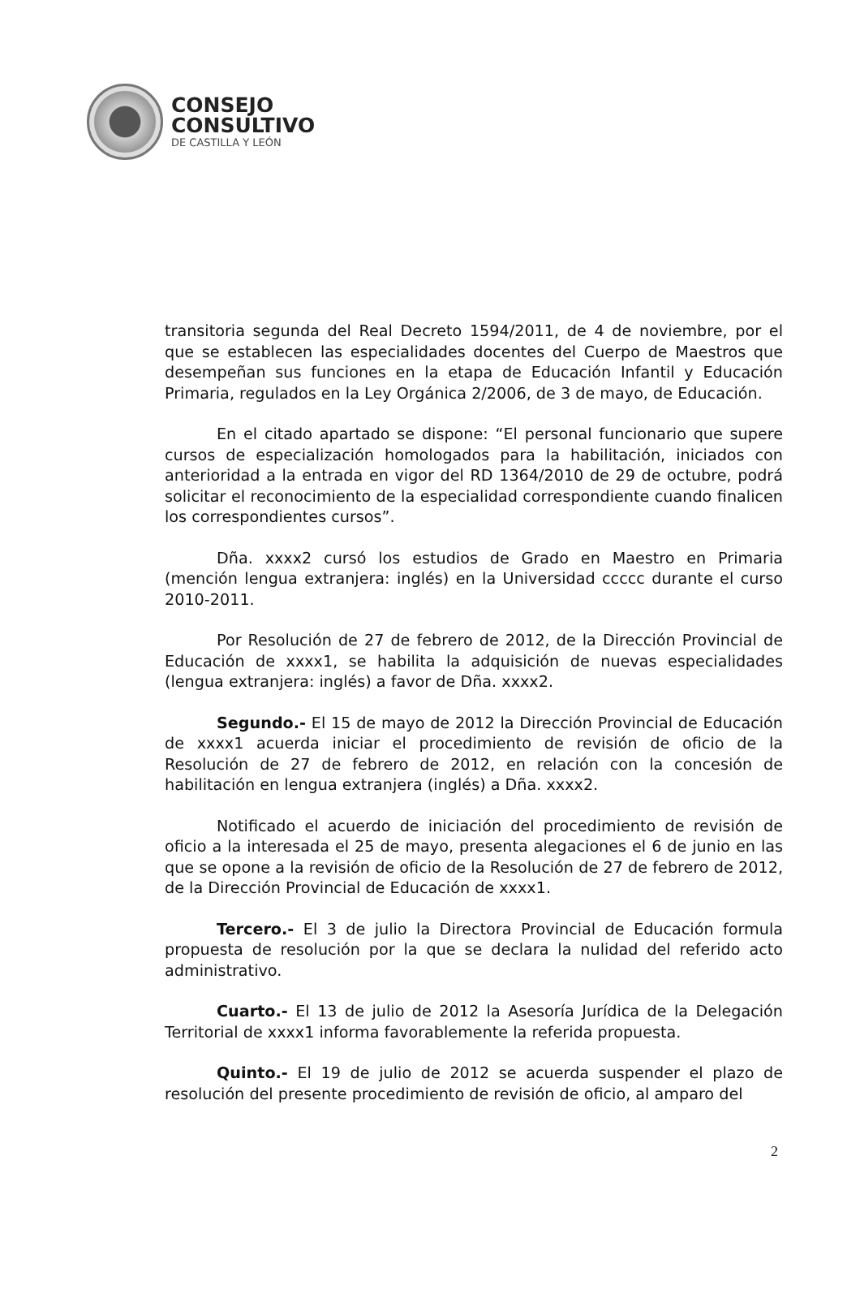CONSEJO
CONSULTIVO
DE CASTILLA Y LEÓN
transitoria segunda del Real Decreto 1594/2011, de 4 de noviembre, por el que se establecen las especialidades docentes del Cuerpo de Maestros que desempeñan sus funciones en la etapa de Educación Infantil y Educación Primaria, regulados en la Ley Orgánica 2/2006, de 3 de mayo, de Educación.
En el citado apartado se dispone: “El personal funcionario que supere cursos de especialización homologados para la habilitación, iniciados con anterioridad a la entrada en vigor del RD 1364/2010 de 29 de octubre, podrá solicitar el reconocimiento de la especialidad correspondiente cuando finalicen los correspondientes cursos”.
Dña. xxxx2 cursó los estudios de Grado en Maestro en Primaria (mención lengua extranjera: inglés) en la Universidad ccccc durante el curso 2010-2011.
Por Resolución de 27 de febrero de 2012, de la Dirección Provincial de Educación de xxxx1, se habilita la adquisición de nuevas especialidades (lengua extranjera: inglés) a favor de Dña. xxxx2.
Segundo.- El 15 de mayo de 2012 la Dirección Provincial de Educación de xxxx1 acuerda iniciar el procedimiento de revisión de oficio de la Resolución de 27 de febrero de 2012, en relación con la concesión de habilitación en lengua extranjera (inglés) a Dña. xxxx2.
Notificado el acuerdo de iniciación del procedimiento de revisión de oficio a la interesada el 25 de mayo, presenta alegaciones el 6 de junio en las que se opone a la revisión de oficio de la Resolución de 27 de febrero de 2012, de la Dirección Provincial de Educación de xxxx1.
Tercero.- El 3 de julio la Directora Provincial de Educación formula propuesta de resolución por la que se declara la nulidad del referido acto administrativo.
Cuarto.- El 13 de julio de 2012 la Asesoría Jurídica de la Delegación Territorial de xxxx1 informa favorablemente la referida propuesta.
Quinto.- El 19 de julio de 2012 se acuerda suspender el plazo de resolución del presente procedimiento de revisión de oficio, al amparo del
2